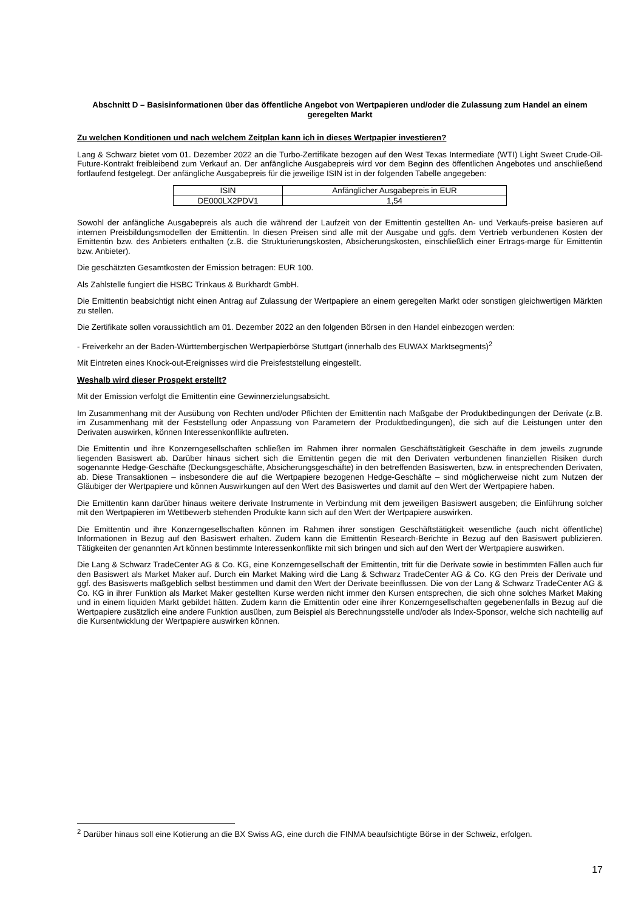Abschnitt D – Basisinformationen über das öffentliche Angebot von Wertpapieren und/oder die Zulassung zum Handel an einem geregelten Markt
Zu welchen Konditionen und nach welchem Zeitplan kann ich in dieses Wertpapier investieren?
Lang & Schwarz bietet vom 01. Dezember 2022 an die Turbo-Zertifikate bezogen auf den West Texas Intermediate (WTI) Light Sweet Crude-Oil-Future-Kontrakt freibleibend zum Verkauf an. Der anfängliche Ausgabepreis wird vor dem Beginn des öffentlichen Angebotes und anschließend fortlaufend festgelegt. Der anfängliche Ausgabepreis für die jeweilige ISIN ist in der folgenden Tabelle angegeben:
| ISIN | Anfänglicher Ausgabepreis in EUR |
| --- | --- |
| DE000LX2PDV1 | 1,54 |
Sowohl der anfängliche Ausgabepreis als auch die während der Laufzeit von der Emittentin gestellten An- und Verkaufs-preise basieren auf internen Preisbildungsmodellen der Emittentin. In diesen Preisen sind alle mit der Ausgabe und ggfs. dem Vertrieb verbundenen Kosten der Emittentin bzw. des Anbieters enthalten (z.B. die Strukturierungskosten, Absicherungskosten, einschließlich einer Ertrags-marge für Emittentin bzw. Anbieter).
Die geschätzten Gesamtkosten der Emission betragen: EUR 100.
Als Zahlstelle fungiert die HSBC Trinkaus & Burkhardt GmbH.
Die Emittentin beabsichtigt nicht einen Antrag auf Zulassung der Wertpapiere an einem geregelten Markt oder sonstigen gleichwertigen Märkten zu stellen.
Die Zertifikate sollen voraussichtlich am 01. Dezember 2022 an den folgenden Börsen in den Handel einbezogen werden:
- Freiverkehr an der Baden-Württembergischen Wertpapierbörse Stuttgart (innerhalb des EUWAX Marktsegments)<sup>2</sup>
Mit Eintreten eines Knock-out-Ereignisses wird die Preisfeststellung eingestellt.
Weshalb wird dieser Prospekt erstellt?
Mit der Emission verfolgt die Emittentin eine Gewinnerzielungsabsicht.
Im Zusammenhang mit der Ausübung von Rechten und/oder Pflichten der Emittentin nach Maßgabe der Produktbedingungen der Derivate (z.B. im Zusammenhang mit der Feststellung oder Anpassung von Parametern der Produktbedingungen), die sich auf die Leistungen unter den Derivaten auswirken, können Interessenkonflikte auftreten.
Die Emittentin und ihre Konzerngesellschaften schließen im Rahmen ihrer normalen Geschäftstätigkeit Geschäfte in dem jeweils zugrunde liegenden Basiswert ab. Darüber hinaus sichert sich die Emittentin gegen die mit den Derivaten verbundenen finanziellen Risiken durch sogenannte Hedge-Geschäfte (Deckungsgeschäfte, Absicherungsgeschäfte) in den betreffenden Basiswerten, bzw. in entsprechenden Derivaten, ab. Diese Transaktionen – insbesondere die auf die Wertpapiere bezogenen Hedge-Geschäfte – sind möglicherweise nicht zum Nutzen der Gläubiger der Wertpapiere und können Auswirkungen auf den Wert des Basiswertes und damit auf den Wert der Wertpapiere haben.
Die Emittentin kann darüber hinaus weitere derivate Instrumente in Verbindung mit dem jeweiligen Basiswert ausgeben; die Einführung solcher mit den Wertpapieren im Wettbewerb stehenden Produkte kann sich auf den Wert der Wertpapiere auswirken.
Die Emittentin und ihre Konzerngesellschaften können im Rahmen ihrer sonstigen Geschäftstätigkeit wesentliche (auch nicht öffentliche) Informationen in Bezug auf den Basiswert erhalten. Zudem kann die Emittentin Research-Berichte in Bezug auf den Basiswert publizieren. Tätigkeiten der genannten Art können bestimmte Interessenkonflikte mit sich bringen und sich auf den Wert der Wertpapiere auswirken.
Die Lang & Schwarz TradeCenter AG & Co. KG, eine Konzerngesellschaft der Emittentin, tritt für die Derivate sowie in bestimmten Fällen auch für den Basiswert als Market Maker auf. Durch ein Market Making wird die Lang & Schwarz TradeCenter AG & Co. KG den Preis der Derivate und ggf. des Basiswerts maßgeblich selbst bestimmen und damit den Wert der Derivate beeinflussen. Die von der Lang & Schwarz TradeCenter AG & Co. KG in ihrer Funktion als Market Maker gestellten Kurse werden nicht immer den Kursen entsprechen, die sich ohne solches Market Making und in einem liquiden Markt gebildet hätten. Zudem kann die Emittentin oder eine ihrer Konzerngesellschaften gegebenenfalls in Bezug auf die Wertpapiere zusätzlich eine andere Funktion ausüben, zum Beispiel als Berechnungsstelle und/oder als Index-Sponsor, welche sich nachteilig auf die Kursentwicklung der Wertpapiere auswirken können.
<sup>2</sup> Darüber hinaus soll eine Kotierung an die BX Swiss AG, eine durch die FINMA beaufsichtigte Börse in der Schweiz, erfolgen.
17